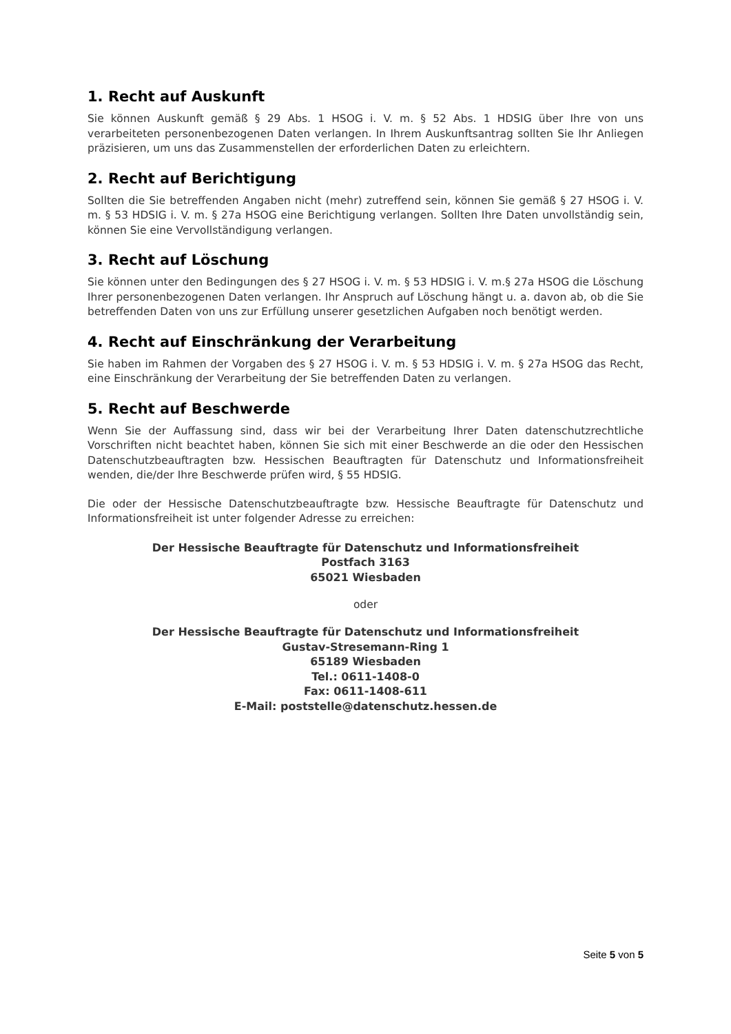1. Recht auf Auskunft
Sie können Auskunft gemäß § 29 Abs. 1 HSOG i. V. m. § 52 Abs. 1 HDSIG über Ihre von uns verarbeiteten personenbezogenen Daten verlangen. In Ihrem Auskunftsantrag sollten Sie Ihr Anliegen präzisieren, um uns das Zusammenstellen der erforderlichen Daten zu erleichtern.
2. Recht auf Berichtigung
Sollten die Sie betreffenden Angaben nicht (mehr) zutreffend sein, können Sie gemäß § 27 HSOG i. V. m. § 53 HDSIG i. V. m. § 27a HSOG eine Berichtigung verlangen. Sollten Ihre Daten unvollständig sein, können Sie eine Vervollständigung verlangen.
3. Recht auf Löschung
Sie können unter den Bedingungen des § 27 HSOG i. V. m. § 53 HDSIG i. V. m.§ 27a HSOG die Löschung Ihrer personenbezogenen Daten verlangen. Ihr Anspruch auf Löschung hängt u. a. davon ab, ob die Sie betreffenden Daten von uns zur Erfüllung unserer gesetzlichen Aufgaben noch benötigt werden.
4. Recht auf Einschränkung der Verarbeitung
Sie haben im Rahmen der Vorgaben des § 27 HSOG i. V. m. § 53 HDSIG i. V. m. § 27a HSOG das Recht, eine Einschränkung der Verarbeitung der Sie betreffenden Daten zu verlangen.
5. Recht auf Beschwerde
Wenn Sie der Auffassung sind, dass wir bei der Verarbeitung Ihrer Daten datenschutzrechtliche Vorschriften nicht beachtet haben, können Sie sich mit einer Beschwerde an die oder den Hessischen Datenschutzbeauftragten bzw. Hessischen Beauftragten für Datenschutz und Informationsfreiheit wenden, die/der Ihre Beschwerde prüfen wird, § 55 HDSIG.
Die oder der Hessische Datenschutzbeauftragte bzw. Hessische Beauftragte für Datenschutz und Informationsfreiheit ist unter folgender Adresse zu erreichen:
Der Hessische Beauftragte für Datenschutz und Informationsfreiheit
Postfach 3163
65021 Wiesbaden
oder
Der Hessische Beauftragte für Datenschutz und Informationsfreiheit
Gustav-Stresemann-Ring 1
65189 Wiesbaden
Tel.: 0611-1408-0
Fax: 0611-1408-611
E-Mail: poststelle@datenschutz.hessen.de
Seite 5 von 5